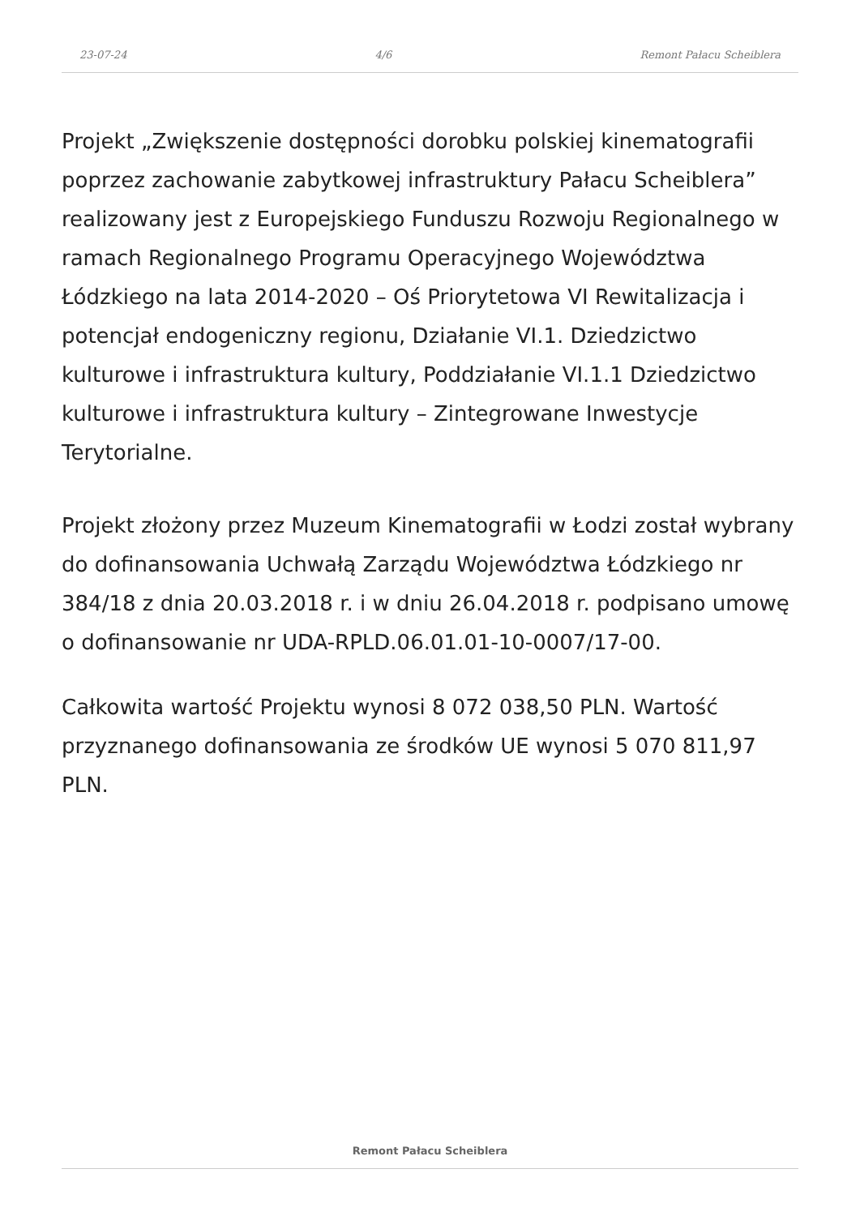23-07-24 4/6 Remont Pałacu Scheiblera
Projekt „Zwiększenie dostępności dorobku polskiej kinematografii poprzez zachowanie zabytkowej infrastruktury Pałacu Scheiblera” realizowany jest z Europejskiego Funduszu Rozwoju Regionalnego w ramach Regionalnego Programu Operacyjnego Województwa Łódzkiego na lata 2014-2020 – Oś Priorytetowa VI Rewitalizacja i potencjał endogeniczny regionu, Działanie VI.1. Dziedzictwo kulturowe i infrastruktura kultury, Poddziałanie VI.1.1 Dziedzictwo kulturowe i infrastruktura kultury – Zintegrowane Inwestycje Terytorialne.
Projekt złożony przez Muzeum Kinematografii w Łodzi został wybrany do dofinansowania Uchwałą Zarządu Województwa Łódzkiego nr 384/18 z dnia 20.03.2018 r. i w dniu 26.04.2018 r. podpisano umowę o dofinansowanie nr UDA-RPLD.06.01.01-10-0007/17-00.
Całkowita wartość Projektu wynosi 8 072 038,50 PLN. Wartość przyznanego dofinansowania ze środków UE wynosi 5 070 811,97 PLN.
Remont Pałacu Scheiblera